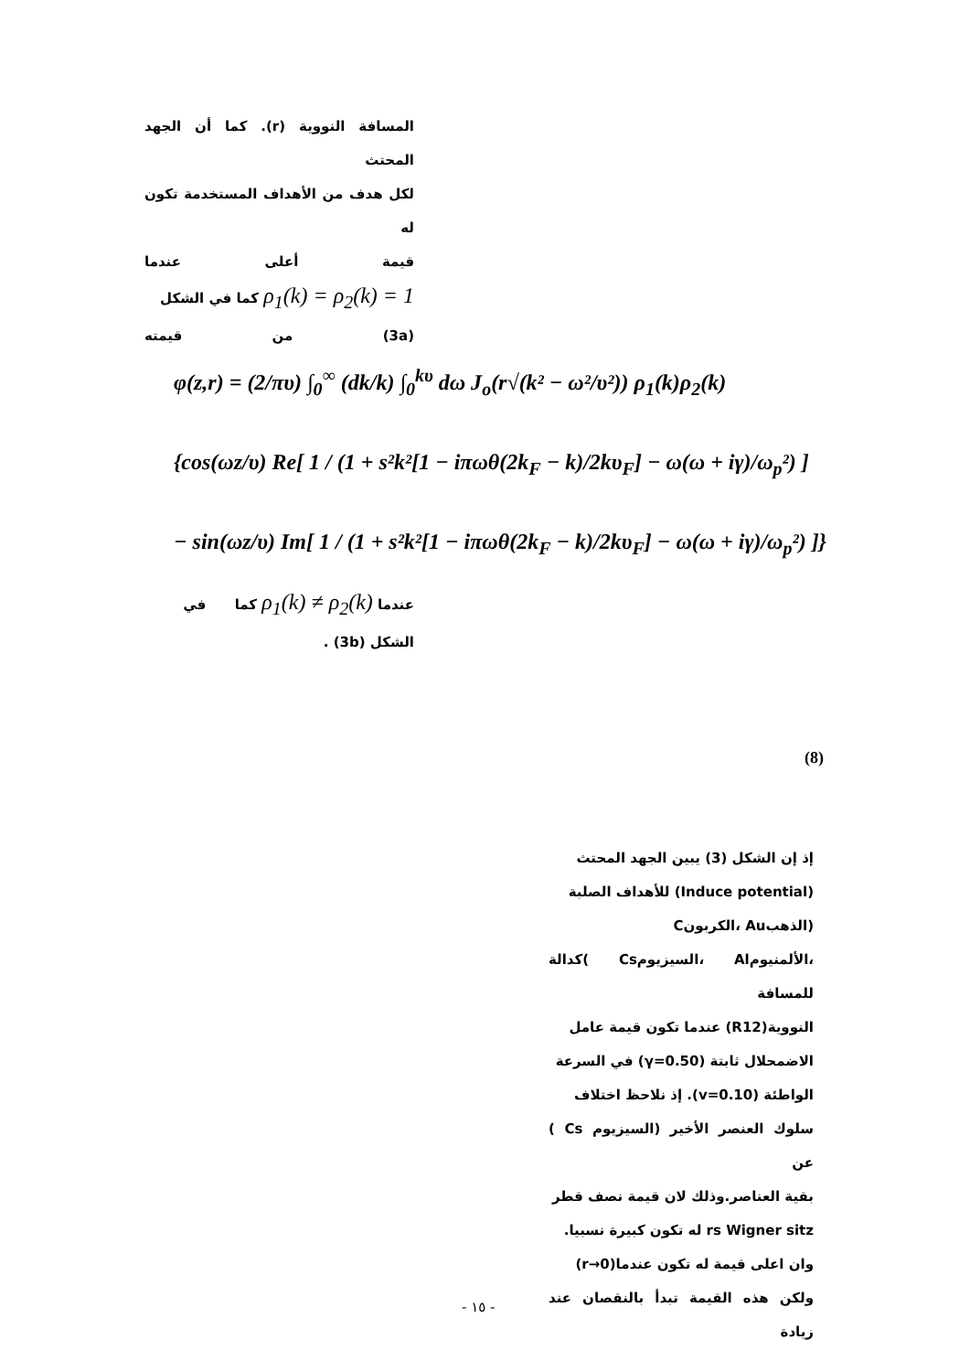المسافة النووية (r). كما أن الجهد المحتث
لكل هدف من الأهداف المستخدمة تكون له
قيمة أعلى عندما
ρ<sub>1</sub>(k) = ρ<sub>2</sub>(k) = 1 كما في الشكل
(3a) من قيمته
φ(z,r) = (2/πυ) ∫<sub>0</sub><sup>∞</sup> (dk/k) ∫<sub>0</sub><sup>kυ</sup> dω J<sub>o</sub>(r√(k² − ω²/υ²)) ρ<sub>1</sub>(k)ρ<sub>2</sub>(k)
{cos(ωz/υ) Re[ 1 / (1 + s²k²[1 − iπωθ(2k<sub>F</sub> − k)/2kυ<sub>F</sub>] − ω(ω + iγ)/ω<sub>p</sub>²) ]
− sin(ωz/υ) Im[ 1 / (1 + s²k²[1 − iπωθ(2k<sub>F</sub> − k)/2kυ<sub>F</sub>] − ω(ω + iγ)/ω<sub>p</sub>²) ]}
عندما ρ<sub>1</sub>(k) ≠ ρ<sub>2</sub>(k) كما في
الشكل (3b) .
(8)
إذ إن الشكل (3) يبين الجهد المحتث
(Induce potential) للأهداف الصلبة
(الذهبAu ،الكربونC
،الألمنيومAl ،السيزيومCs )كدالة للمسافة
النووية(R12) عندما تكون قيمة عامل
الاضمحلال ثابتة (γ=0.50) في السرعة
الواطئة (v=0.10). إذ نلاحظ اختلاف
سلوك العنصر الأخير (السيزيوم Cs ) عن
بقية العناصر.وذلك لان قيمة نصف قطر
rs Wigner sitz له تكون كبيرة نسبيا.
وان اعلى قيمة له تكون عندما(r→0)
ولكن هذه القيمة تبدأ بالنقصان عند زيادة
- ١٥ -